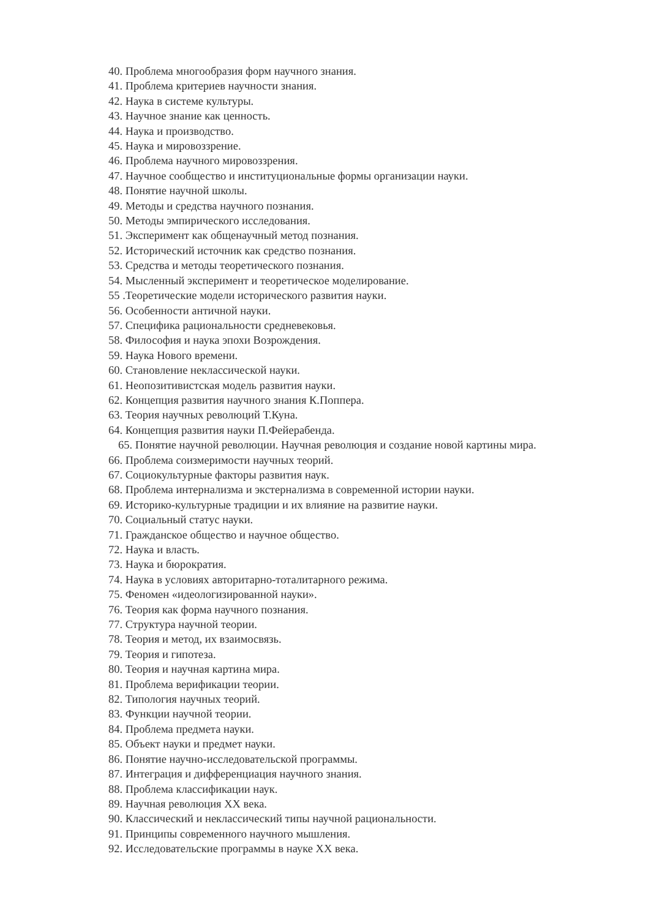40. Проблема многообразия форм научного знания.
41. Проблема критериев научности знания.
42. Наука в системе культуры.
43. Научное знание как ценность.
44. Наука и производство.
45. Наука и мировоззрение.
46. Проблема научного мировоззрения.
47. Научное сообщество и институциональные формы организации науки.
48. Понятие научной школы.
49. Методы и средства научного познания.
50. Методы эмпирического исследования.
51. Эксперимент как общенаучный метод познания.
52. Исторический источник как средство познания.
53. Средства и методы теоретического познания.
54. Мысленный эксперимент и теоретическое моделирование.
55 .Теоретические модели исторического развития науки.
56. Особенности античной науки.
57. Специфика рациональности средневековья.
58. Философия и наука эпохи Возрождения.
59. Наука Нового времени.
60. Становление неклассической науки.
61. Неопозитивистская модель развития науки.
62. Концепция развития научного знания К.Поппера.
63. Теория научных революций Т.Куна.
64. Концепция развития науки П.Фейерабенда.
65. Понятие научной революции. Научная революция и создание новой картины мира.
66. Проблема соизмеримости научных теорий.
67. Социокультурные факторы развития наук.
68. Проблема интернализма и экстернализма в современной истории науки.
69. Историко-культурные традиции и их влияние на развитие науки.
70. Социальный статус науки.
71. Гражданское общество и научное общество.
72. Наука и власть.
73. Наука и бюрократия.
74. Наука в условиях авторитарно-тоталитарного режима.
75. Феномен «идеологизированной науки».
76. Теория как форма научного познания.
77. Структура научной теории.
78. Теория и метод, их взаимосвязь.
79. Теория и гипотеза.
80. Теория и научная картина мира.
81. Проблема верификации теории.
82. Типология научных теорий.
83. Функции научной теории.
84. Проблема предмета науки.
85. Объект науки и предмет науки.
86. Понятие научно-исследовательской программы.
87. Интеграция и дифференциация научного знания.
88. Проблема классификации наук.
89. Научная революция XX века.
90. Классический и неклассический типы научной рациональности.
91. Принципы современного научного мышления.
92. Исследовательские программы в науке XX века.